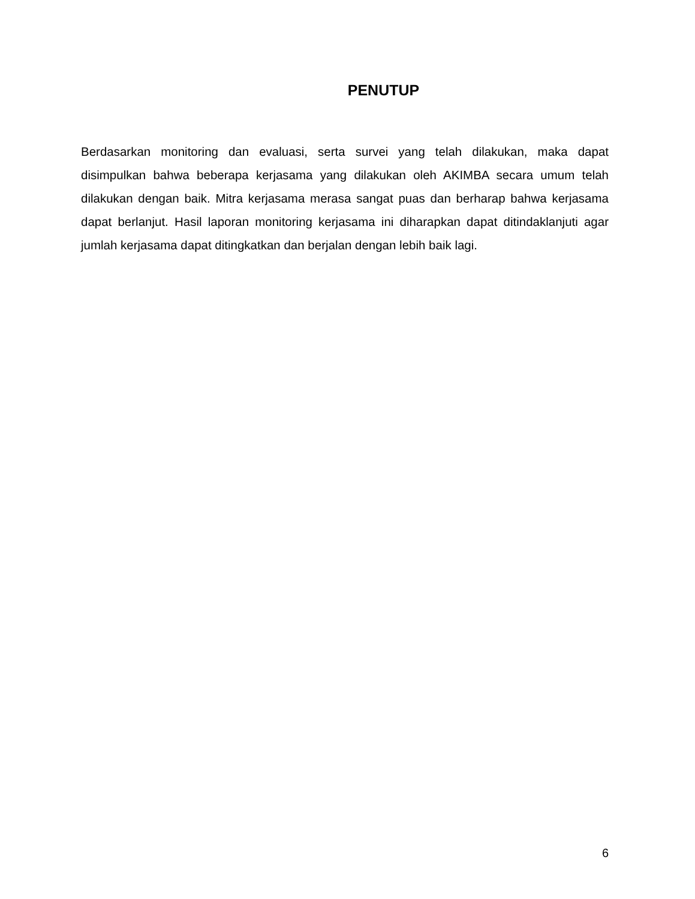PENUTUP
Berdasarkan monitoring dan evaluasi, serta survei yang telah dilakukan, maka dapat disimpulkan bahwa beberapa kerjasama yang dilakukan oleh AKIMBA secara umum telah dilakukan dengan baik. Mitra kerjasama merasa sangat puas dan berharap bahwa kerjasama dapat berlanjut. Hasil laporan monitoring kerjasama ini diharapkan dapat ditindaklanjuti agar jumlah kerjasama dapat ditingkatkan dan berjalan dengan lebih baik lagi.
6